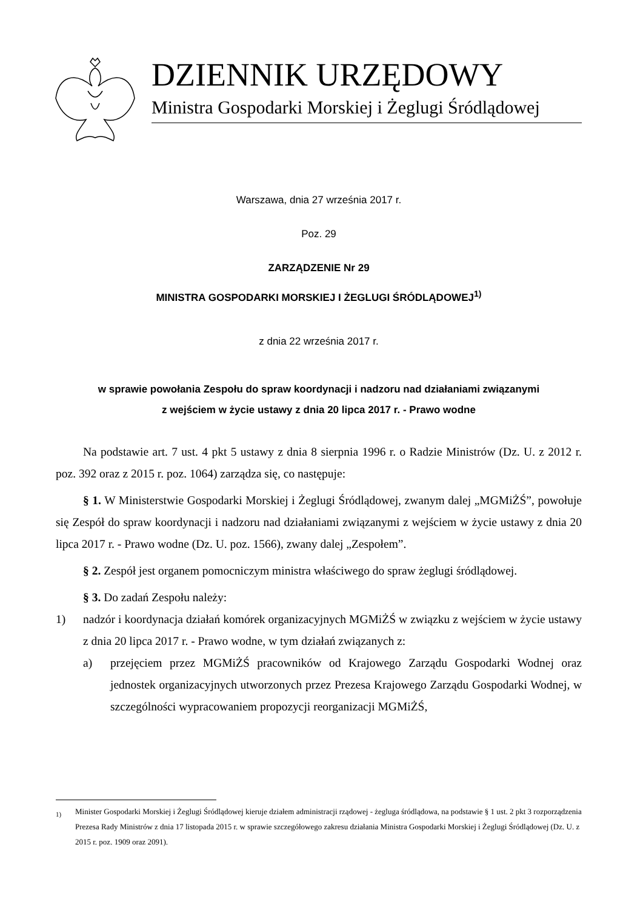DZIENNIK URZĘDOWY
Ministra Gospodarki Morskiej i Żeglugi Śródlądowej
Warszawa, dnia 27 września 2017 r.
Poz. 29
ZARZĄDZENIE Nr 29
MINISTRA GOSPODARKI MORSKIEJ I ŻEGLUGI ŚRÓDLĄDOWEJ<sup>1)</sup>
z dnia 22 września 2017 r.
w sprawie powołania Zespołu do spraw koordynacji i nadzoru nad działaniami związanymi
z wejściem w życie ustawy z dnia 20 lipca 2017 r. - Prawo wodne
Na podstawie art. 7 ust. 4 pkt 5 ustawy z dnia 8 sierpnia 1996 r. o Radzie Ministrów (Dz. U. z 2012 r. poz. 392 oraz z 2015 r. poz. 1064) zarządza się, co następuje:
§ 1. W Ministerstwie Gospodarki Morskiej i Żeglugi Śródlądowej, zwanym dalej „MGMiŻŚ”, powołuje się Zespół do spraw koordynacji i nadzoru nad działaniami związanymi z wejściem w życie ustawy z dnia 20 lipca 2017 r. - Prawo wodne (Dz. U. poz. 1566), zwany dalej „Zespołem”.
§ 2. Zespół jest organem pomocniczym ministra właściwego do spraw żeglugi śródlądowej.
§ 3. Do zadań Zespołu należy:
1) nadzór i koordynacja działań komórek organizacyjnych MGMiŻŚ w związku z wejściem w życie ustawy z dnia 20 lipca 2017 r. - Prawo wodne, w tym działań związanych z:
a) przejęciem przez MGMiŻŚ pracowników od Krajowego Zarządu Gospodarki Wodnej oraz jednostek organizacyjnych utworzonych przez Prezesa Krajowego Zarządu Gospodarki Wodnej, w szczególności wypracowaniem propozycji reorganizacji MGMiŻŚ,
<sub>1)</sub> Minister Gospodarki Morskiej i Żeglugi Śródlądowej kieruje działem administracji rządowej - żegluga śródlądowa, na podstawie § 1 ust. 2 pkt 3 rozporządzenia Prezesa Rady Ministrów z dnia 17 listopada 2015 r. w sprawie szczegółowego zakresu działania Ministra Gospodarki Morskiej i Żeglugi Śródlądowej (Dz. U. z 2015 r. poz. 1909 oraz 2091).